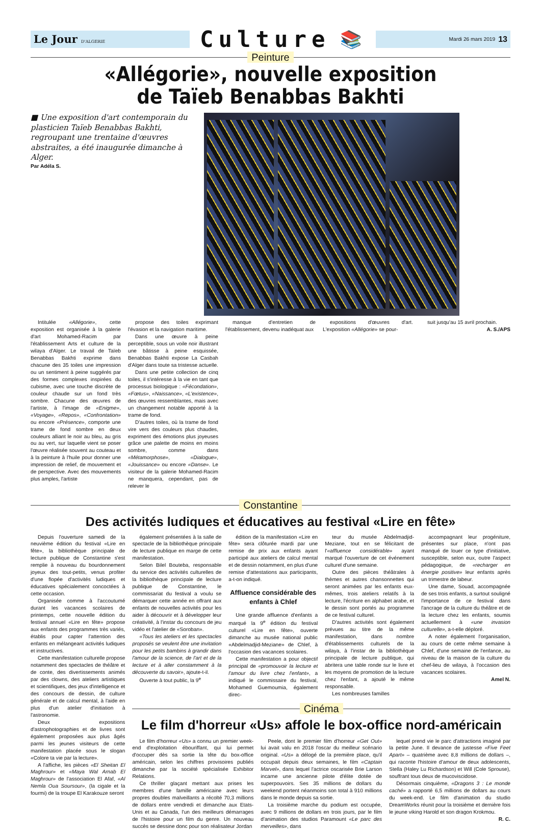Le Jour D'ALGERIE
Culture
📚
Mardi 26 mars 2019 13
Peinture
«Allégorie», nouvelle exposition
de Taïeb Benabbas Bakhti
■ Une exposition d'art contemporain du plasticien Taïeb Benabbas Bakhti, regroupant une trentaine d'œuvres abstraites, a été inaugurée dimanche à Alger.
Par Adéla S.
Intitulée «Allégorie», cette exposition est organisée à la galerie d'art Mohamed-Racim par l'établissement Arts et culture de la wilaya d'Alger. Le travail de Taïeb Benabbas Bakhti exprime dans chacune des 35 toiles une impression ou un sentiment à peine suggérés par des formes complexes inspirées du cubisme, avec une touche discrète de couleur chaude sur un fond très sombre. Chacune des œuvres de l'artiste, à l'image de «Enigme», «Voyage», «Repos», «Confrontation» ou encore «Présence», comporte une trame de fond sombre en deux couleurs alliant le noir au bleu, au gris ou au vert, sur laquelle vient se poser l'œuvre réalisée souvent au couteau et à la peinture à l'huile pour donner une impression de relief, de mouvement et de perspective. Avec des mouvements plus amples, l'artiste
propose des toiles exprimant l'évasion et la navigation maritime.
Dans une œuvre à peine perceptible, sous un voile noir illustrant une bâtisse à peine esquissée, Benabbas Bakhti expose La Casbah d'Alger dans toute sa tristesse actuelle.
Dans une petite collection de cinq toiles, il s'intéresse à la vie en tant que processus biologique : «Fécondation», «Fœtus», «Naissance», «L'existence», des œuvres ressemblantes, mais avec un changement notable apporté à la trame de fond.
D'autres toiles, où la trame de fond vire vers des couleurs plus chaudes, expriment des émotions plus joyeuses grâce une palette de moins en moins sombre, comme dans «Métamorphose», «Dialogue», «Jouissance» ou encore «Danse». Le visiteur de la galerie Mohamed-Racim ne manquera, cependant, pas de relever le
manque d'entretien de l'établissement, devenu inadéquat aux
expositions d'œuvres d'art. L'exposition «Allégorie» se pour-
suit jusqu'au 15 avril prochain.
A. S./APS
Constantine
Des activités ludiques et éducatives au festival «Lire en fête»
Depuis l'ouverture samedi de la neuvième édition du festival «Lire en fête», la bibliothèque principale de lecture publique de Constantine s'est remplie à nouveau du bourdonnement joyeux des tout-petits, venus profiter d'une flopée d'activités ludiques et éducatives spécialement concoctées à cette occasion.
Organisée comme à l'accoutumé durant les vacances scolaires de printemps, cette nouvelle édition du festival annuel «Lire en fête» propose aux enfants des programmes très variés, établis pour capter l'attention des enfants en mélangeant activités ludiques et instructives.
Cette manifestation culturelle propose notamment des spectacles de théâtre et de conte, des divertissements animés par des clowns, des ateliers artistiques et scientifiques, des jeux d'intelligence et des concours de dessin, de culture générale et de calcul mental, à l'aide en plus d'un atelier d'initiation à l'astronomie.
Deux expositions d'astrophotographies et de livres sont également proposées aux plus âgés parmi les jeunes visiteurs de cette manifestation placée sous le slogan «Colore ta vie par la lecture».
A l'affiche, les pièces «El Sheitan El Maghrour» et «Maya Wal Arnab El Maghrour» de l'association El Afaf, «Al Nemla Oua Soursour», (la cigale et la fourmi) de la troupe El Karakouze seront
également présentées à la salle de spectacle de la bibliothèque principale de lecture publique en marge de cette manifestation.
Selon Bilel Bouteba, responsable du service des activités culturelles de la bibliothèque principale de lecture publique de Constantine, le commissariat du festival a voulu se démarquer cette année en offrant aux enfants de nouvelles activités pour les aider à découvrir et à développer leur créativité, à l'instar du concours de jeu vidéo et l'atelier de «Soroban».
«Tous les ateliers et les spectacles proposés se veulent être une invitation pour les petits bambins à grandir dans l'amour de la science, de l'art et de la lecture et à aller constamment à la découverte du savoir», ajoute-t-il.
Ouverte à tout public, la 9<sup>e</sup>
édition de la manifestation «Lire en fête» sera clôturée mardi par une remise de prix aux enfants ayant participé aux ateliers de calcul mental et de dessin notamment, en plus d'une remise d'attestations aux participants, a-t-on indiqué.
Affluence considérable des enfants à Chlef
Une grande affluence d'enfants a marqué la 9<sup>e</sup> édition du festival culturel «Lire en fête», ouverte dimanche au musée national public «Abdelmadjid-Meziane» de Chlef, à l'occasion des vacances scolaires.
Cette manifestation a pour objectif principal de «promouvoir la lecture et l'amour du livre chez l'enfant», a indiqué le commissaire du festival, Mohamed Guemoumia, également direc-
teur du musée Abdelmadjid-Meziane, tout en se félicitant de l'«affluence considérable» ayant marqué l'ouverture de cet événement culturel d'une semaine.
Outre des pièces théâtrales à thèmes et autres chansonnettes qui seront animées par les enfants eux-mêmes, trois ateliers relatifs à la lecture, l'écriture en alphabet arabe, et le dessin sont portés au programme de ce festival culturel.
D'autres activités sont également prévues au titre de la même manifestation, dans nombre d'établissements culturels de la wilaya, à l'instar de la bibliothèque principale de lecture publique, qui abritera une table ronde sur le livre et les moyens de promotion de la lecture chez l'enfant, a ajouté le même responsable.
Les nombreuses familles
accompagnant leur progéniture, présentes sur place, n'ont pas manqué de louer ce type d'initiative, susceptible, selon eux, outre l'aspect pédagogique, de «recharger en énergie positive» leur enfants après un trimestre de labeur.
Une dame, Souad, accompagnée de ses trois enfants, a surtout souligné l'importance de ce festival dans l'ancrage de la culture du théâtre et de la lecture chez les enfants, soumis actuellement à «une invasion culturelle», a-t-elle déploré.
A noter également l'organisation, au cours de cette même semaine à Chlef, d'une semaine de l'enfance, au niveau de la maison de la culture du chef-lieu de wilaya, à l'occasion des vacances scolaires.
Amel N.
Cinéma
Le film d'horreur «Us» affole le box-office nord-américain
Le film d'horreur «Us» a connu un premier week-end d'exploitation ébouriffant, qui lui permet d'occuper dès sa sortie la tête du box-office américain, selon les chiffres provisoires publiés dimanche par la société spécialisée Exhibitor Relations.
Ce thriller glaçant mettant aux prises les membres d'une famille américaine avec leurs propres doubles malveillants a récolté 70,3 millions de dollars entre vendredi et dimanche aux Etats-Unis et au Canada, l'un des meilleurs démarrages de l'histoire pour un film du genre. Un nouveau succès se dessine donc pour son réalisateur Jordan
Peele, dont le premier film d'horreur «Get Out» lui avait valu en 2018 l'oscar du meilleur scénario original. «Us» a délogé de la première place, qu'il occupait depuis deux semaines, le film «Captain Marvel», dans lequel l'actrice oscarisée Brie Larson incarne une ancienne pilote d'élite dotée de superpouvoirs. Ses 35 millions de dollars du weekend portent néanmoins son total à 910 millions dans le monde depuis sa sortie.
La troisième marche du podium est occupée, avec 9 millions de dollars en trois jours, par le film d'animation des studios Paramount «Le parc des merveilles», dans
lequel prend vie le parc d'attractions imaginé par la petite June. Il devance de justesse «Five Feet Apart» – quatrième avec 8,8 millions de dollars –, qui raconte l'histoire d'amour de deux adolescents, Stella (Haley Lu Richardson) et Will (Cole Sprouse), souffrant tous deux de mucoviscidose.
Désormais cinquième, «Dragons 3 : Le monde caché» a rapporté 6,5 millions de dollars au cours du week-end. Le film d'animation du studio DreamWorks réunit pour la troisième et dernière fois le jeune viking Harold et son dragon Krokmou.
R. C.